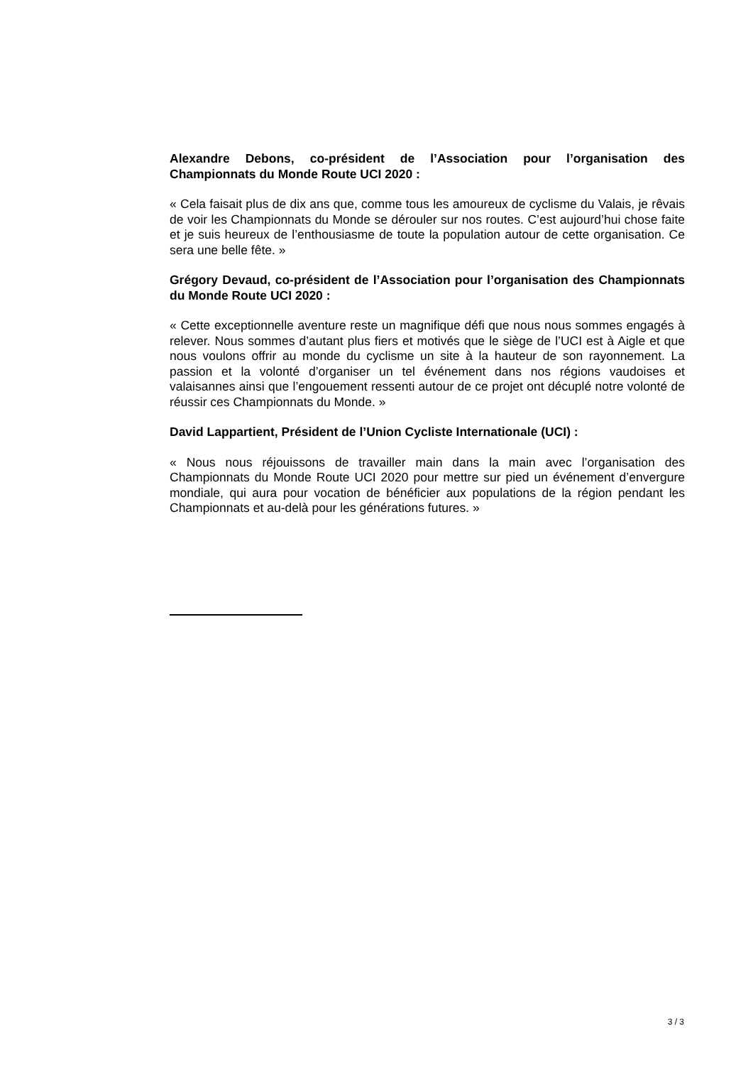Alexandre Debons, co-président de l’Association pour l’organisation des Championnats du Monde Route UCI 2020 :
« Cela faisait plus de dix ans que, comme tous les amoureux de cyclisme du Valais, je rêvais de voir les Championnats du Monde se dérouler sur nos routes. C’est aujourd’hui chose faite et je suis heureux de l’enthousiasme de toute la population autour de cette organisation. Ce sera une belle fête. »
Grégory Devaud, co-président de l’Association pour l’organisation des Championnats du Monde Route UCI 2020 :
« Cette exceptionnelle aventure reste un magnifique défi que nous nous sommes engagés à relever. Nous sommes d’autant plus fiers et motivés que le siège de l’UCI est à Aigle et que nous voulons offrir au monde du cyclisme un site à la hauteur de son rayonnement. La passion et la volonté d’organiser un tel événement dans nos régions vaudoises et valaisannes ainsi que l’engouement ressenti autour de ce projet ont décuplé notre volonté de réussir ces Championnats du Monde. »
David Lappartient, Président de l’Union Cycliste Internationale (UCI) :
« Nous nous réjouissons de travailler main dans la main avec l’organisation des Championnats du Monde Route UCI 2020 pour mettre sur pied un événement d’envergure mondiale, qui aura pour vocation de bénéficier aux populations de la région pendant les Championnats et au-delà pour les générations futures. »
3 / 3